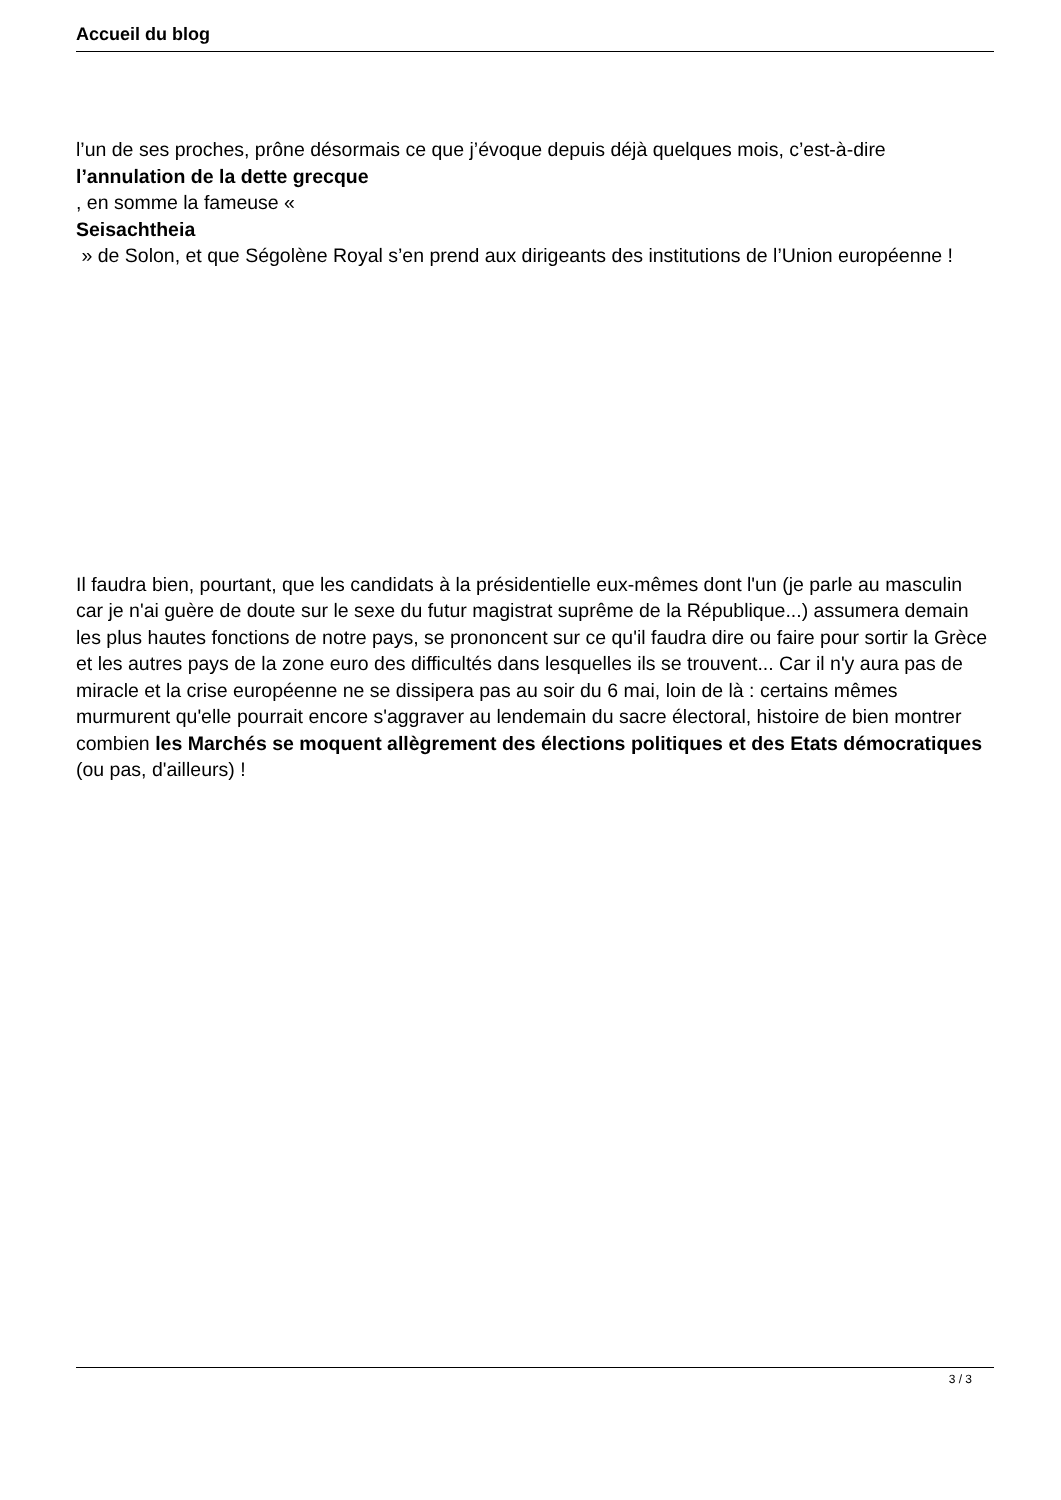Accueil du blog
l’un de ses proches, prône désormais ce que j’évoque depuis déjà quelques mois, c’est-à-dire
l’annulation de la dette grecque
, en somme la fameuse «
Seisachtheia
» de Solon, et que Ségolène Royal s’en prend aux dirigeants des institutions de l’Union européenne !
Il faudra bien, pourtant, que les candidats à la présidentielle eux-mêmes dont l'un (je parle au masculin car je n'ai guère de doute sur le sexe du futur magistrat suprême de la République...) assumera demain les plus hautes fonctions de notre pays, se prononcent sur ce qu'il faudra dire ou faire pour sortir la Grèce et les autres pays de la zone euro des difficultés dans lesquelles ils se trouvent... Car il n'y aura pas de miracle et la crise européenne ne se dissipera pas au soir du 6 mai, loin de là : certains mêmes murmurent qu'elle pourrait encore s'aggraver au lendemain du sacre électoral, histoire de bien montrer combien les Marchés se moquent allègrement des élections politiques et des Etats démocratiques
(ou pas, d'ailleurs) !
3 / 3